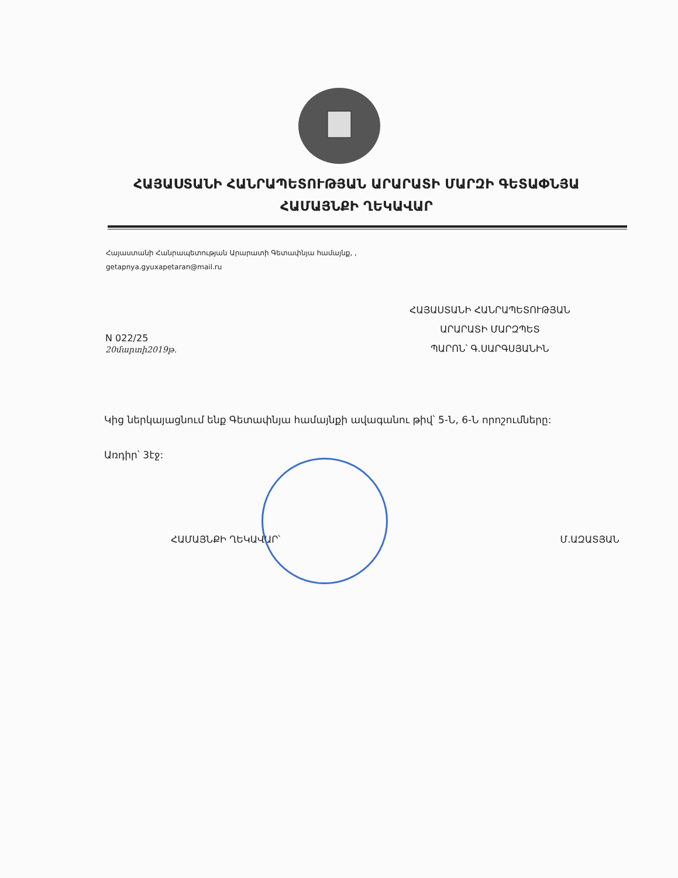ՀԱՅԱՍՏԱՆԻ ՀԱՆՐԱՊԵՏՈՒԹՅԱՆ ԱՐԱՐԱՏԻ ՄԱՐԶԻ ԳԵՏԱՓՆՅԱ
ՀԱՄԱՅՆՔԻ ՂԵԿԱՎԱՐ
Հայաստանի Հանրապետության Արարատի Գետափնյա համայնք, ,
getapnya.gyuxapetaran@mail.ru
N 022/25
20մարտի2019թ.
ՀԱՅԱՍՏԱՆԻ ՀԱՆՐԱՊԵՏՈՒԹՅԱՆ
ԱՐԱՐԱՏԻ ՄԱՐԶՊԵՏ
ՊԱՐՈՆ՝ Գ.ՍԱՐԳՍՅԱՆԻՆ
Կից ներկայացնում ենք Գետափնյա համայնքի ավագանու թիվ՝ 5-Ն, 6-Ն որոշումները:
Առդիր՝ 3էջ:
ՀԱՄԱՅՆՔԻ ՂԵԿԱՎԱՐ՝ Մ.ԱԶԱՏՅԱՆ